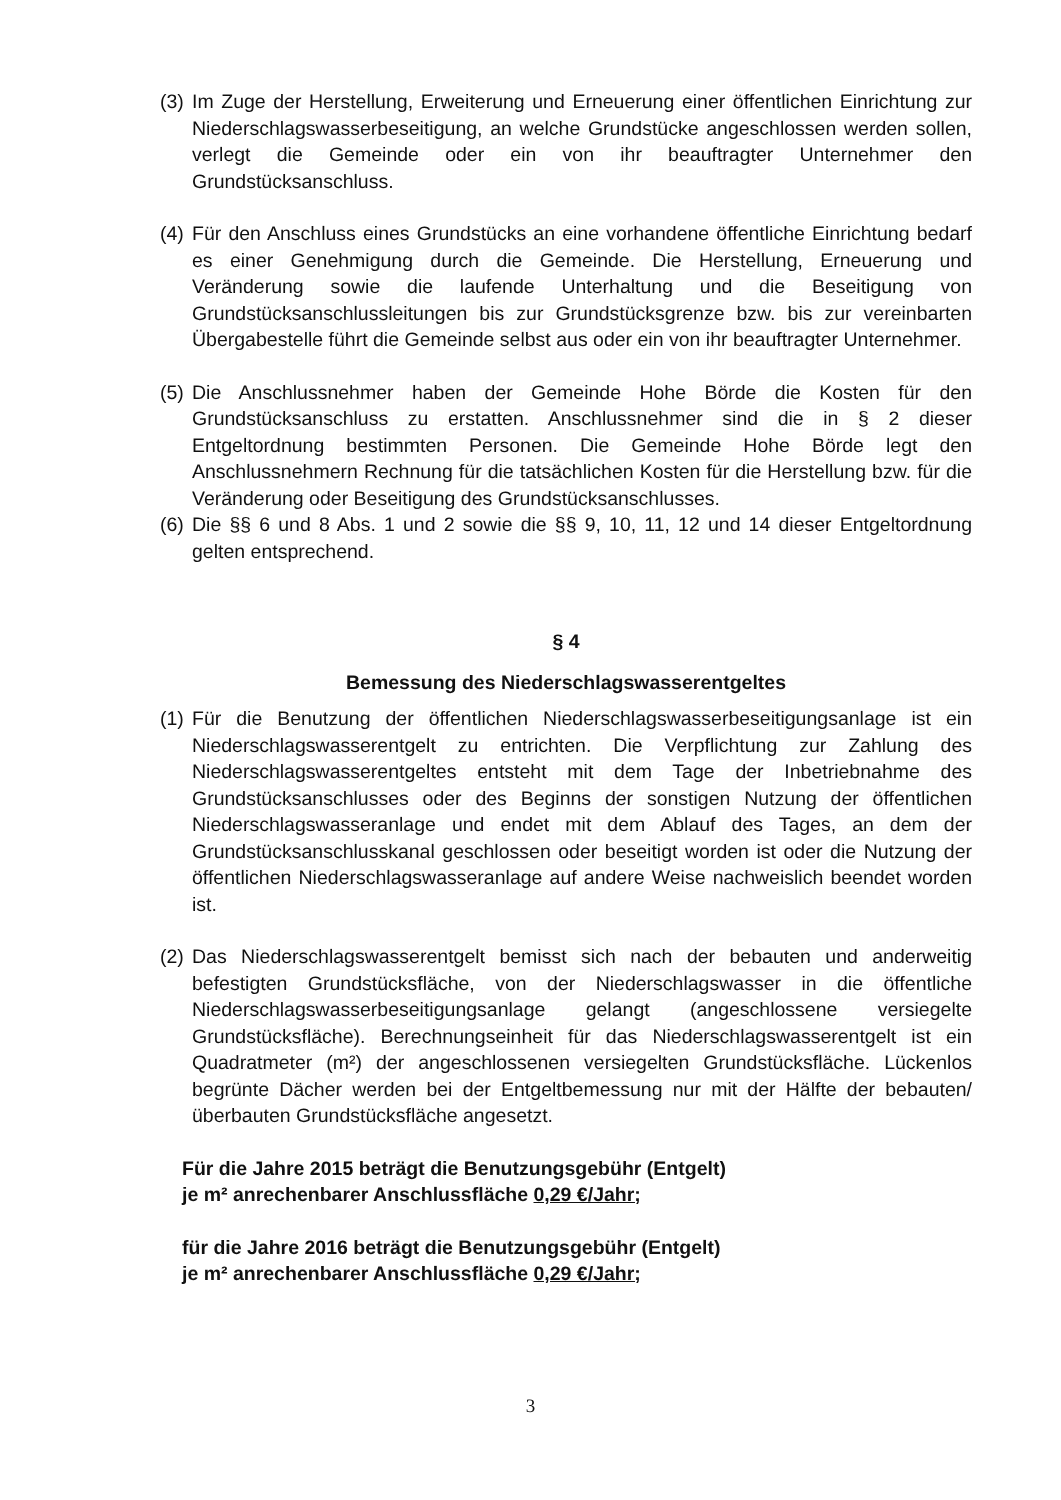(3) Im Zuge der Herstellung, Erweiterung und Erneuerung einer öffentlichen Einrichtung zur Niederschlagswasserbeseitigung, an welche Grundstücke angeschlossen werden sollen, verlegt die Gemeinde oder ein von ihr beauftragter Unternehmer den Grundstücksanschluss.
(4) Für den Anschluss eines Grundstücks an eine vorhandene öffentliche Einrichtung bedarf es einer Genehmigung durch die Gemeinde. Die Herstellung, Erneuerung und Veränderung sowie die laufende Unterhaltung und die Beseitigung von Grundstücksanschlussleitungen bis zur Grundstücksgrenze bzw. bis zur vereinbarten Übergabestelle führt die Gemeinde selbst aus oder ein von ihr beauftragter Unternehmer.
(5) Die Anschlussnehmer haben der Gemeinde Hohe Börde die Kosten für den Grundstücksanschluss zu erstatten. Anschlussnehmer sind die in § 2 dieser Entgeltordnung bestimmten Personen. Die Gemeinde Hohe Börde legt den Anschlussnehmern Rechnung für die tatsächlichen Kosten für die Herstellung bzw. für die Veränderung oder Beseitigung des Grundstücksanschlusses.
(6) Die §§ 6 und 8 Abs. 1 und 2 sowie die §§ 9, 10, 11, 12 und 14 dieser Entgeltordnung gelten entsprechend.
§ 4
Bemessung des Niederschlagswasserentgeltes
(1) Für die Benutzung der öffentlichen Niederschlagswasserbeseitigungsanlage ist ein Niederschlagswasserentgelt zu entrichten. Die Verpflichtung zur Zahlung des Niederschlagswasserentgeltes entsteht mit dem Tage der Inbetriebnahme des Grundstücksanschlusses oder des Beginns der sonstigen Nutzung der öffentlichen Niederschlagswasseranlage und endet mit dem Ablauf des Tages, an dem der Grundstücksanschlusskanal geschlossen oder beseitigt worden ist oder die Nutzung der öffentlichen Niederschlagswasseranlage auf andere Weise nachweislich beendet worden ist.
(2) Das Niederschlagswasserentgelt bemisst sich nach der bebauten und anderweitig befestigten Grundstücksfläche, von der Niederschlagswasser in die öffentliche Niederschlagswasserbeseitigungsanlage gelangt (angeschlossene versiegelte Grundstücksfläche). Berechnungseinheit für das Niederschlagswasserentgelt ist ein Quadratmeter (m²) der angeschlossenen versiegelten Grundstücksfläche. Lückenlos begrünte Dächer werden bei der Entgeltbemessung nur mit der Hälfte der bebauten/überbauten Grundstücksfläche angesetzt.
Für die Jahre 2015 beträgt die Benutzungsgebühr (Entgelt)
je m² anrechenbarer Anschlussfläche 0,29 €/Jahr;
für die Jahre 2016 beträgt die Benutzungsgebühr (Entgelt)
je m² anrechenbarer Anschlussfläche 0,29 €/Jahr;
3